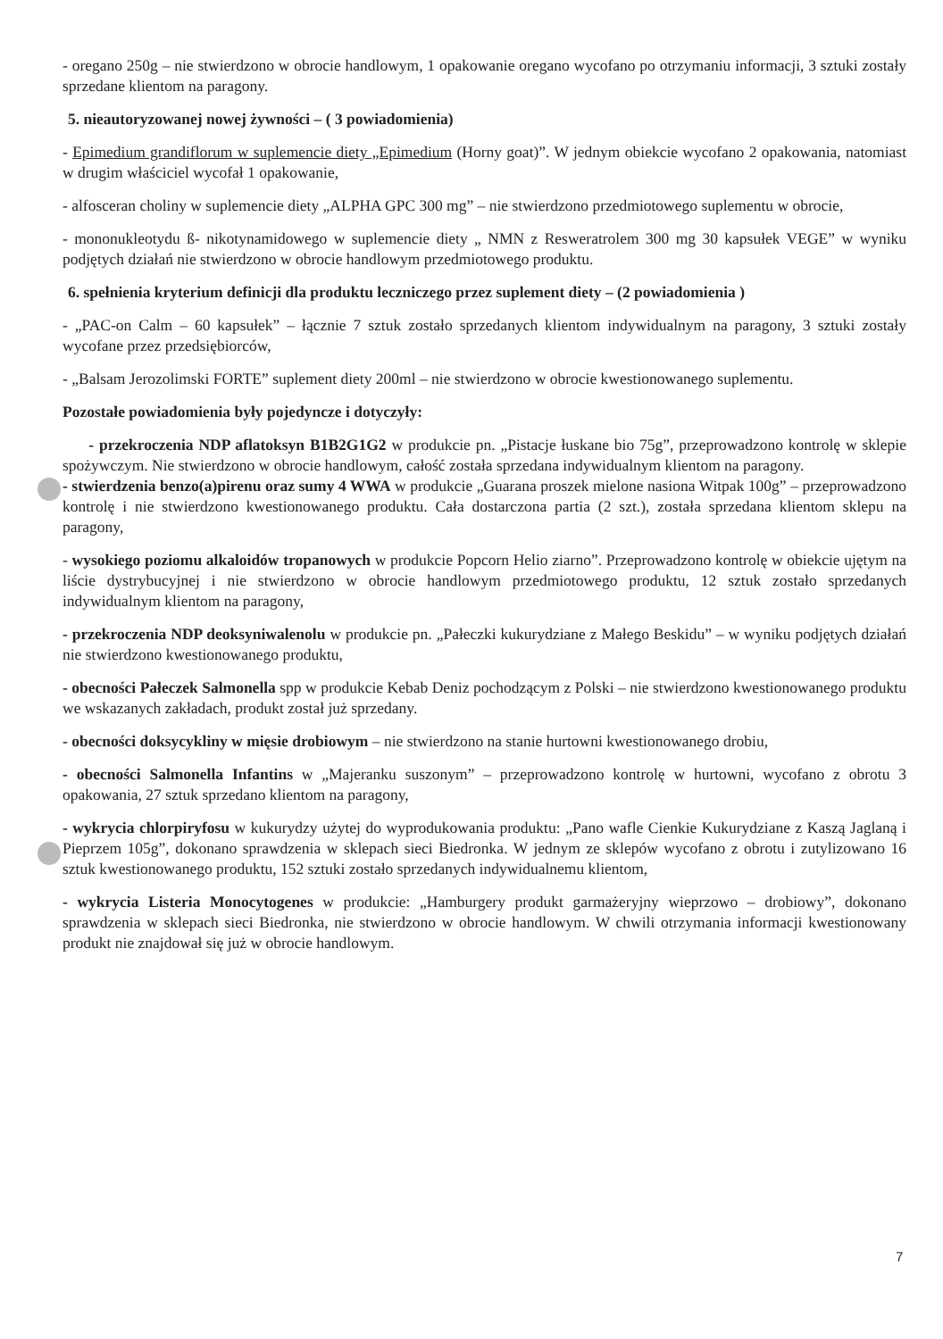- oregano 250g – nie stwierdzono w obrocie handlowym, 1 opakowanie oregano wycofano po otrzymaniu informacji, 3 sztuki zostały sprzedane klientom na paragony.
5. nieautoryzowanej nowej żywności – ( 3 powiadomienia)
- Epimedium grandiflorum w suplemencie diety „Epimedium (Horny goat)”. W jednym obiekcie wycofano 2 opakowania, natomiast w drugim właściciel wycofał 1 opakowanie,
- alfosceran choliny w suplemencie diety „ALPHA GPC 300 mg” – nie stwierdzono przedmiotowego suplementu w obrocie,
- mononukleotydu ß- nikotynamidowego w suplemencie diety „ NMN z Resweratrolem 300 mg 30 kapsułek VEGE” w wyniku podjętych działań nie stwierdzono w obrocie handlowym przedmiotowego produktu.
6. spełnienia kryterium definicji dla produktu leczniczego przez suplement diety – (2 powiadomienia )
- „PAC-on Calm – 60 kapsułek” – łącznie 7 sztuk zostało sprzedanych klientom indywidualnym na paragony, 3 sztuki zostały wycofane przez przedsiębiorców,
- „Balsam Jerozolimski FORTE” suplement diety 200ml – nie stwierdzono w obrocie kwestionowanego suplementu.
Pozostałe powiadomienia były pojedyncze i dotyczyły:
- przekroczenia NDP aflatoksyn B1B2G1G2 w produkcie pn. „Pistacje łuskane bio 75g”, przeprowadzono kontrolę w sklepie spożywczym. Nie stwierdzono w obrocie handlowym, całość została sprzedana indywidualnym klientom na paragony.
- stwierdzenia benzo(a)pirenu oraz sumy 4 WWA w produkcie „Guarana proszek mielone nasiona Witpak 100g” – przeprowadzono kontrolę i nie stwierdzono kwestionowanego produktu. Cała dostarczona partia (2 szt.), została sprzedana klientom sklepu na paragony,
- wysokiego poziomu alkaloidów tropanowych w produkcie Popcorn Helio ziarno”. Przeprowadzono kontrolę w obiekcie ujętym na liście dystrybucyjnej i nie stwierdzono w obrocie handlowym przedmiotowego produktu, 12 sztuk zostało sprzedanych indywidualnym klientom na paragony,
- przekroczenia NDP deoksyniwalenolu w produkcie pn. „Pałeczki kukurydziane z Małego Beskidu” – w wyniku podjętych działań nie stwierdzono kwestionowanego produktu,
- obecności Pałeczek Salmonella spp w produkcie Kebab Deniz pochodzącym z Polski – nie stwierdzono kwestionowanego produktu we wskazanych zakładach, produkt został już sprzedany.
- obecności doksycykliny w mięsie drobiowym – nie stwierdzono na stanie hurtowni kwestionowanego drobiu,
- obecności Salmonella Infantins w „Majeranku suszonym” – przeprowadzono kontrolę w hurtowni, wycofano z obrotu 3 opakowania, 27 sztuk sprzedano klientom na paragony,
- wykrycia chlorpiryfosu w kukurydzy użytej do wyprodukowania produktu: „Pano wafle Cienkie Kukurydziane z Kaszą Jaglaną i Pieprzem 105g”, dokonano sprawdzenia w sklepach sieci Biedronka. W jednym ze sklepów wycofano z obrotu i zutylizowano 16 sztuk kwestionowanego produktu, 152 sztuki zostało sprzedanych indywidualnemu klientom,
- wykrycia Listeria Monocytogenes w produkcie: „Hamburgery produkt garmażeryjny wieprzowo – drobiowy”, dokonano sprawdzenia w sklepach sieci Biedronka, nie stwierdzono w obrocie handlowym. W chwili otrzymania informacji kwestionowany produkt nie znajdował się już w obrocie handlowym.
7